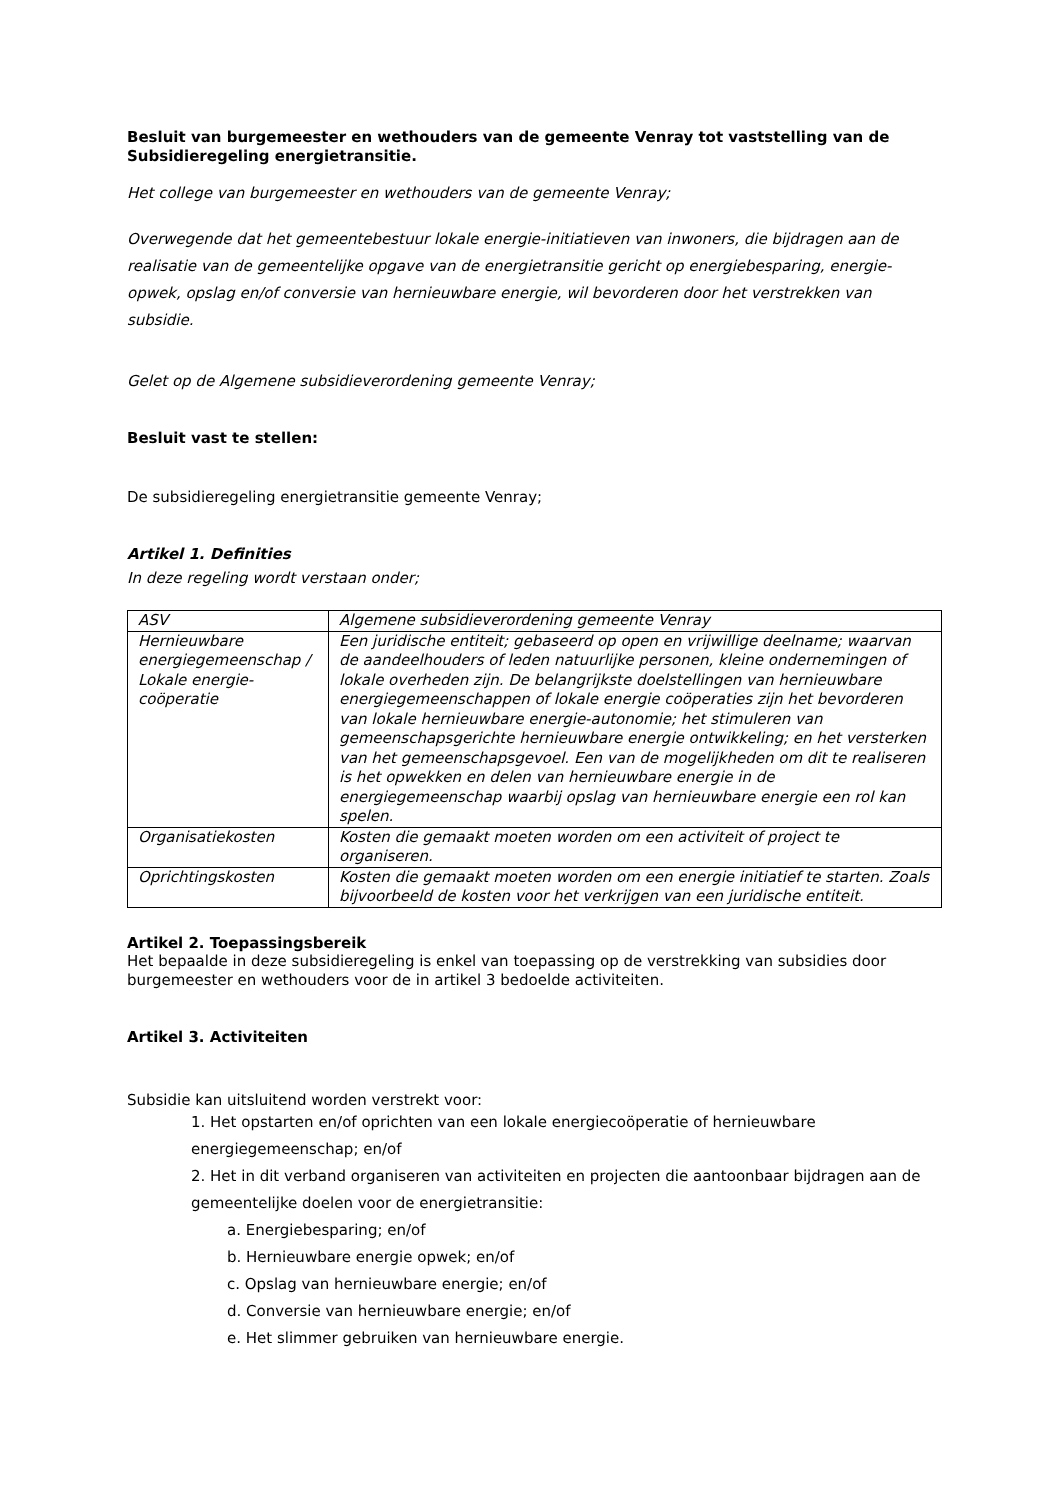Besluit van burgemeester en wethouders van de gemeente Venray tot vaststelling van de Subsidieregeling energietransitie.
Het college van burgemeester en wethouders van de gemeente Venray;
Overwegende dat het gemeentebestuur lokale energie-initiatieven van inwoners, die bijdragen aan de realisatie van de gemeentelijke opgave van de energietransitie gericht op energiebesparing, energie-opwek, opslag en/of conversie van hernieuwbare energie, wil bevorderen door het verstrekken van subsidie.
Gelet op de Algemene subsidieverordening gemeente Venray;
Besluit vast te stellen:
De subsidieregeling energietransitie gemeente Venray;
Artikel 1. Definities
In deze regeling wordt verstaan onder;
| ASV | Algemene subsidieverordening gemeente Venray |
| Hernieuwbare energiegemeenschap / Lokale energie-coöperatie | Een juridische entiteit; gebaseerd op open en vrijwillige deelname; waarvan de aandeelhouders of leden natuurlijke personen, kleine ondernemingen of lokale overheden zijn. De belangrijkste doelstellingen van hernieuwbare energiegemeenschappen of lokale energie coöperaties zijn het bevorderen van lokale hernieuwbare energie-autonomie; het stimuleren van gemeenschapsgerichte hernieuwbare energie ontwikkeling; en het versterken van het gemeenschapsgevoel. Een van de mogelijkheden om dit te realiseren is het opwekken en delen van hernieuwbare energie in de energiegemeenschap waarbij opslag van hernieuwbare energie een rol kan spelen. |
| Organisatiekosten | Kosten die gemaakt moeten worden om een activiteit of project te organiseren. |
| Oprichtingskosten | Kosten die gemaakt moeten worden om een energie initiatief te starten. Zoals bijvoorbeeld de kosten voor het verkrijgen van een juridische entiteit. |
Artikel 2. Toepassingsbereik
Het bepaalde in deze subsidieregeling is enkel van toepassing op de verstrekking van subsidies door burgemeester en wethouders voor de in artikel 3 bedoelde activiteiten.
Artikel 3. Activiteiten
Subsidie kan uitsluitend worden verstrekt voor:
1. Het opstarten en/of oprichten van een lokale energiecoöperatie of hernieuwbare energiegemeenschap; en/of
2. Het in dit verband organiseren van activiteiten en projecten die aantoonbaar bijdragen aan de gemeentelijke doelen voor de energietransitie:
a. Energiebesparing; en/of
b. Hernieuwbare energie opwek; en/of
c. Opslag van hernieuwbare energie; en/of
d. Conversie van hernieuwbare energie; en/of
e. Het slimmer gebruiken van hernieuwbare energie.